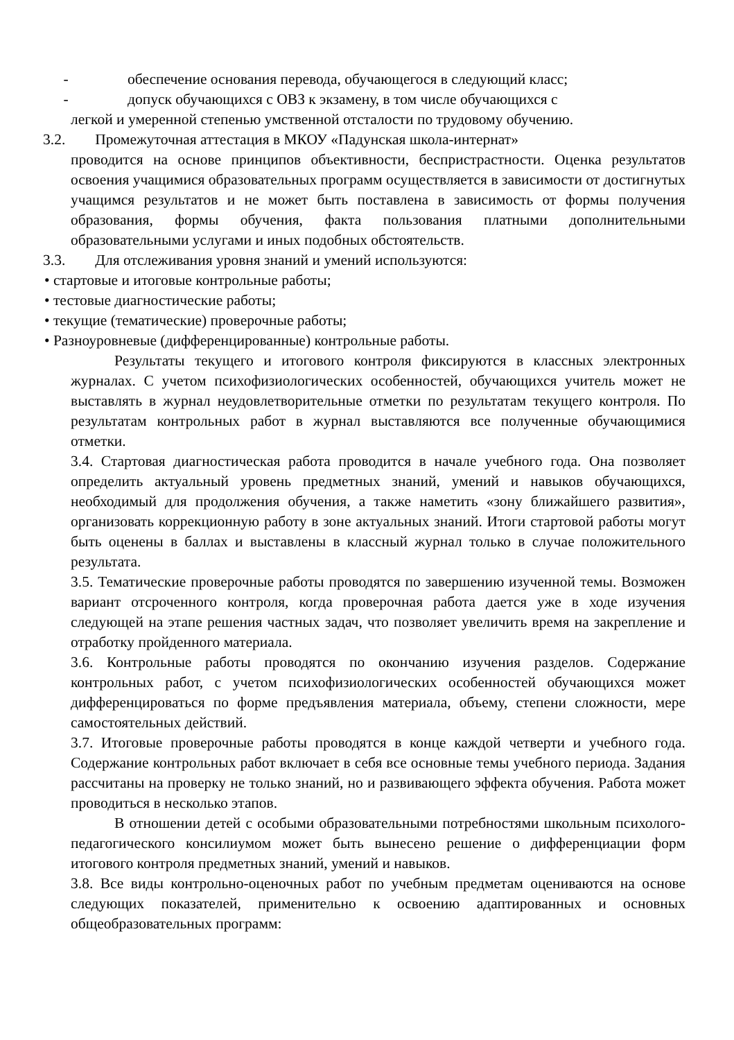- обеспечение основания перевода, обучающегося в следующий класс;
- допуск обучающихся с ОВЗ к экзамену, в том числе обучающихся с
легкой и умеренной степенью умственной отсталости по трудовому обучению.
3.2. Промежуточная аттестация в МКОУ «Падунская школа-интернат»
проводится на основе принципов объективности, беспристрастности. Оценка результатов освоения учащимися образовательных программ осуществляется в зависимости от достигнутых учащимся результатов и не может быть поставлена в зависимость от формы получения образования, формы обучения, факта пользования платными дополнительными образовательными услугами и иных подобных обстоятельств.
3.3. Для отслеживания уровня знаний и умений используются:
• стартовые и итоговые контрольные работы;
• тестовые диагностические работы;
• текущие (тематические) проверочные работы;
• Разноуровневые (дифференцированные) контрольные работы.
Результаты текущего и итогового контроля фиксируются в классных электронных журналах. С учетом психофизиологических особенностей, обучающихся учитель может не выставлять в журнал неудовлетворительные отметки по результатам текущего контроля. По результатам контрольных работ в журнал выставляются все полученные обучающимися отметки.
3.4. Стартовая диагностическая работа проводится в начале учебного года. Она позволяет определить актуальный уровень предметных знаний, умений и навыков обучающихся, необходимый для продолжения обучения, а также наметить «зону ближайшего развития», организовать коррекционную работу в зоне актуальных знаний. Итоги стартовой работы могут быть оценены в баллах и выставлены в классный журнал только в случае положительного результата.
3.5. Тематические проверочные работы проводятся по завершению изученной темы. Возможен вариант отсроченного контроля, когда проверочная работа дается уже в ходе изучения следующей на этапе решения частных задач, что позволяет увеличить время на закрепление и отработку пройденного материала.
3.6. Контрольные работы проводятся по окончанию изучения разделов. Содержание контрольных работ, с учетом психофизиологических особенностей обучающихся может дифференцироваться по форме предъявления материала, объему, степени сложности, мере самостоятельных действий.
3.7. Итоговые проверочные работы проводятся в конце каждой четверти и учебного года. Содержание контрольных работ включает в себя все основные темы учебного периода. Задания рассчитаны на проверку не только знаний, но и развивающего эффекта обучения. Работа может проводиться в несколько этапов.
В отношении детей с особыми образовательными потребностями школьным психолого- педагогического консилиумом может быть вынесено решение о дифференциации форм итогового контроля предметных знаний, умений и навыков.
3.8. Все виды контрольно-оценочных работ по учебным предметам оцениваются на основе следующих показателей, применительно к освоению адаптированных и основных общеобразовательных программ: